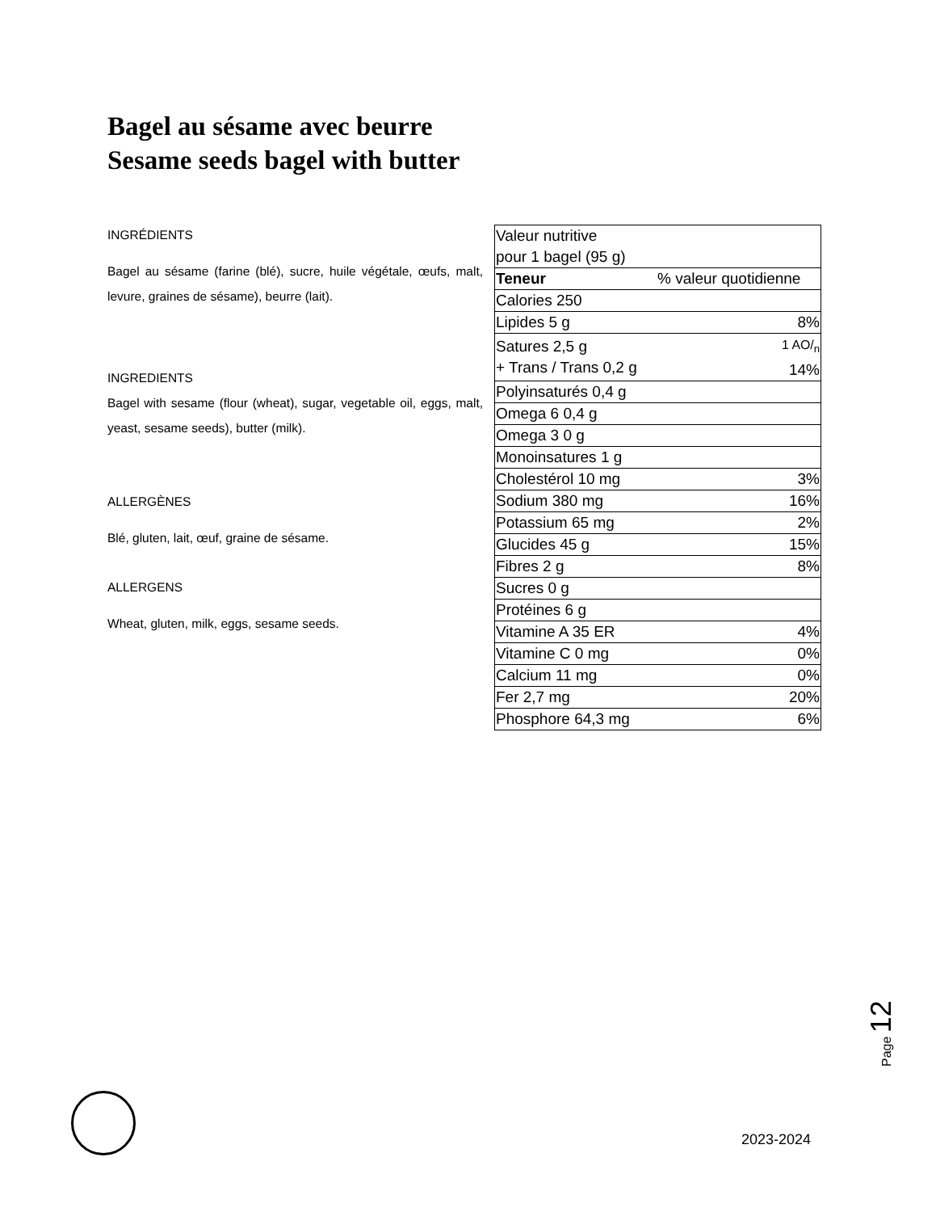Bagel au sésame avec beurre
Sesame seeds bagel with butter
INGRÉDIENTS
Bagel au sésame (farine (blé), sucre, huile végétale, œufs, malt, levure, graines de sésame), beurre (lait).
INGREDIENTS
Bagel with sesame (flour (wheat), sugar, vegetable oil, eggs, malt, yeast, sesame seeds), butter (milk).
ALLERGÈNES
Blé, gluten, lait, œuf, graine de sésame.
ALLERGENS
Wheat, gluten, milk, eggs, sesame seeds.
| Valeur nutritive pour 1 bagel (95 g) | |
| Teneur | % valeur quotidienne |
| Calories 250 | |
| Lipides 5 g | 8% |
| Satures 2,5 g + Trans / Trans 0,2 g | 1 AO/<sub>n</sub> 14% |
| Polyinsaturés 0,4 g | |
| Omega 6 0,4 g | |
| Omega 3 0 g | |
| Monoinsatures 1 g | |
| Cholestérol 10 mg | 3% |
| Sodium 380 mg | 16% |
| Potassium 65 mg | 2% |
| Glucides 45 g | 15% |
| Fibres 2 g | 8% |
| Sucres 0 g | |
| Protéines 6 g | |
| Vitamine A 35 ER | 4% |
| Vitamine C 0 mg | 0% |
| Calcium 11 mg | 0% |
| Fer 2,7 mg | 20% |
| Phosphore 64,3 mg | 6% |
Page 12
2023-2024